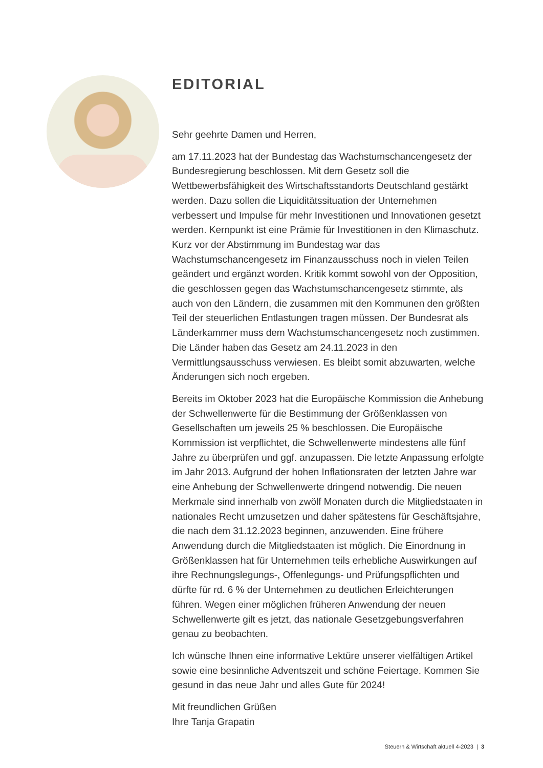EDITORIAL
Sehr geehrte Damen und Herren,
am 17.11.2023 hat der Bundestag das Wachstumschancengesetz der Bundesregierung beschlossen. Mit dem Gesetz soll die Wettbewerbsfähigkeit des Wirtschaftsstandorts Deutschland gestärkt werden. Dazu sollen die Liquiditätssituation der Unternehmen verbessert und Impulse für mehr Investitionen und Innovationen gesetzt werden. Kernpunkt ist eine Prämie für Investitionen in den Klimaschutz. Kurz vor der Abstimmung im Bundestag war das Wachstumschancengesetz im Finanzausschuss noch in vielen Teilen geändert und ergänzt worden. Kritik kommt sowohl von der Opposition, die geschlossen gegen das Wachstumschancengesetz stimmte, als auch von den Ländern, die zusammen mit den Kommunen den größten Teil der steuerlichen Entlastungen tragen müssen. Der Bundesrat als Länderkammer muss dem Wachstumschancengesetz noch zustimmen. Die Länder haben das Gesetz am 24.11.2023 in den Vermittlungsausschuss verwiesen. Es bleibt somit abzuwarten, welche Änderungen sich noch ergeben.
Bereits im Oktober 2023 hat die Europäische Kommission die Anhebung der Schwellenwerte für die Bestimmung der Größenklassen von Gesellschaften um jeweils 25 % beschlossen. Die Europäische Kommission ist verpflichtet, die Schwellenwerte mindestens alle fünf Jahre zu überprüfen und ggf. anzupassen. Die letzte Anpassung erfolgte im Jahr 2013. Aufgrund der hohen Inflationsraten der letzten Jahre war eine Anhebung der Schwellenwerte dringend notwendig. Die neuen Merkmale sind innerhalb von zwölf Monaten durch die Mitgliedstaaten in nationales Recht umzusetzen und daher spätestens für Geschäftsjahre, die nach dem 31.12.2023 beginnen, anzuwenden. Eine frühere Anwendung durch die Mitgliedstaaten ist möglich. Die Einordnung in Größenklassen hat für Unternehmen teils erhebliche Auswirkungen auf ihre Rechnungslegungs-, Offenlegungs- und Prüfungspflichten und dürfte für rd. 6 % der Unternehmen zu deutlichen Erleichterungen führen. Wegen einer möglichen früheren Anwendung der neuen Schwellenwerte gilt es jetzt, das nationale Gesetzgebungsverfahren genau zu beobachten.
Ich wünsche Ihnen eine informative Lektüre unserer vielfältigen Artikel sowie eine besinnliche Adventszeit und schöne Feiertage. Kommen Sie gesund in das neue Jahr und alles Gute für 2024!
Mit freundlichen Grüßen
Ihre Tanja Grapatin
Steuern & Wirtschaft aktuell 4-2023 | 3